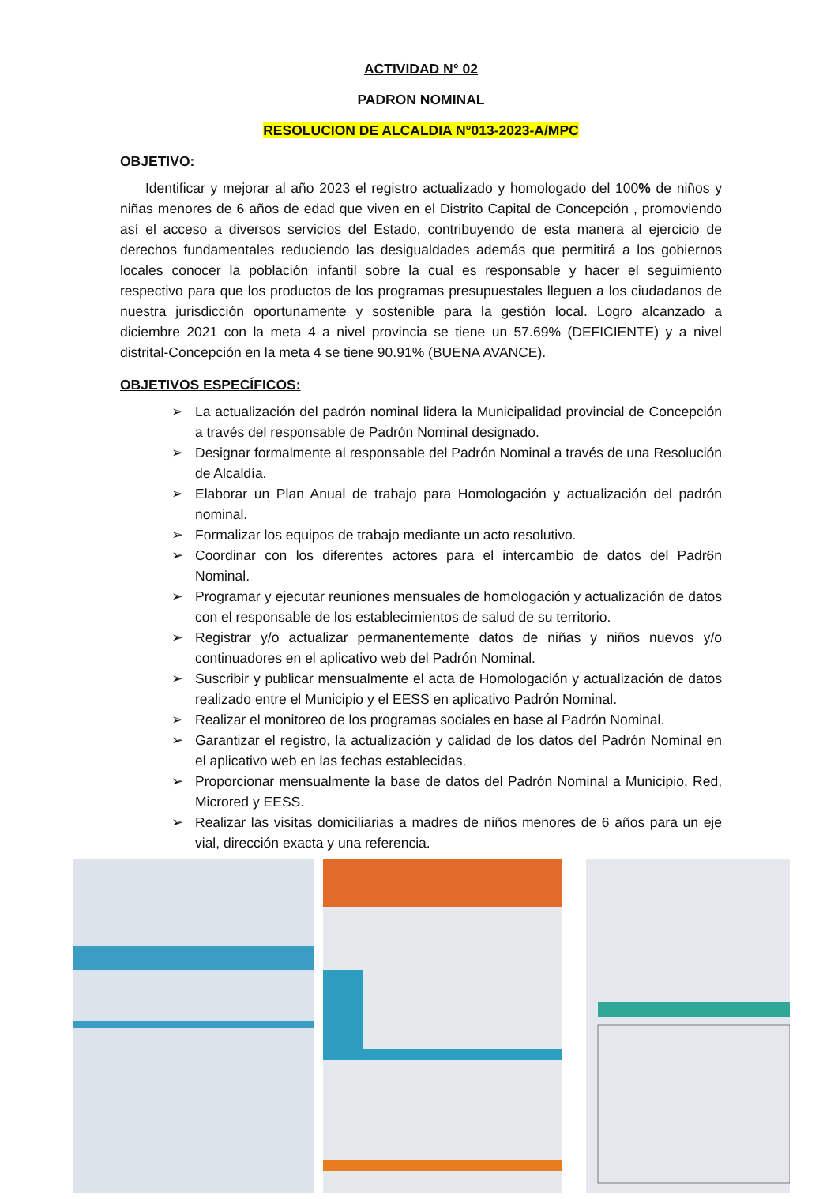ACTIVIDAD N° 02
PADRON NOMINAL
RESOLUCION DE ALCALDIA N°013-2023-A/MPC
OBJETIVO:
Identificar y mejorar al año 2023 el registro actualizado y homologado del 100% de niños y niñas menores de 6 años de edad que viven en el Distrito Capital de Concepción , promoviendo así el acceso a diversos servicios del Estado, contribuyendo de esta manera al ejercicio de derechos fundamentales reduciendo las desigualdades además que permitirá a los gobiernos locales conocer la población infantil sobre la cual es responsable y hacer el seguimiento respectivo para que los productos de los programas presupuestales lleguen a los ciudadanos de nuestra jurisdicción oportunamente y sostenible para la gestión local. Logro alcanzado a diciembre 2021 con la meta 4 a nivel provincia se tiene un 57.69% (DEFICIENTE) y a nivel distrital-Concepción en la meta 4 se tiene 90.91% (BUENA AVANCE).
OBJETIVOS ESPECÍFICOS:
➢ La actualización del padrón nominal lidera la Municipalidad provincial de Concepción a través del responsable de Padrón Nominal designado.
➢ Designar formalmente al responsable del Padrón Nominal a través de una Resolución de Alcaldía.
➢ Elaborar un Plan Anual de trabajo para Homologación y actualización del padrón nominal.
➢ Formalizar los equipos de trabajo mediante un acto resolutivo.
➢ Coordinar con los diferentes actores para el intercambio de datos del Padr6n Nominal.
➢ Programar y ejecutar reuniones mensuales de homologación y actualización de datos con el responsable de los establecimientos de salud de su territorio.
➢ Registrar y/o actualizar permanentemente datos de niñas y niños nuevos y/o continuadores en el aplicativo web del Padrón Nominal.
➢ Suscribir y publicar mensualmente el acta de Homologación y actualización de datos realizado entre el Municipio y el EESS en aplicativo Padrón Nominal.
➢ Realizar el monitoreo de los programas sociales en base al Padrón Nominal.
➢ Garantizar el registro, la actualización y calidad de los datos del Padrón Nominal en el aplicativo web en las fechas establecidas.
➢ Proporcionar mensualmente la base de datos del Padrón Nominal a Municipio, Red, Microred y EESS.
➢ Realizar las visitas domiciliarias a madres de niños menores de 6 años para un eje vial, dirección exacta y una referencia.